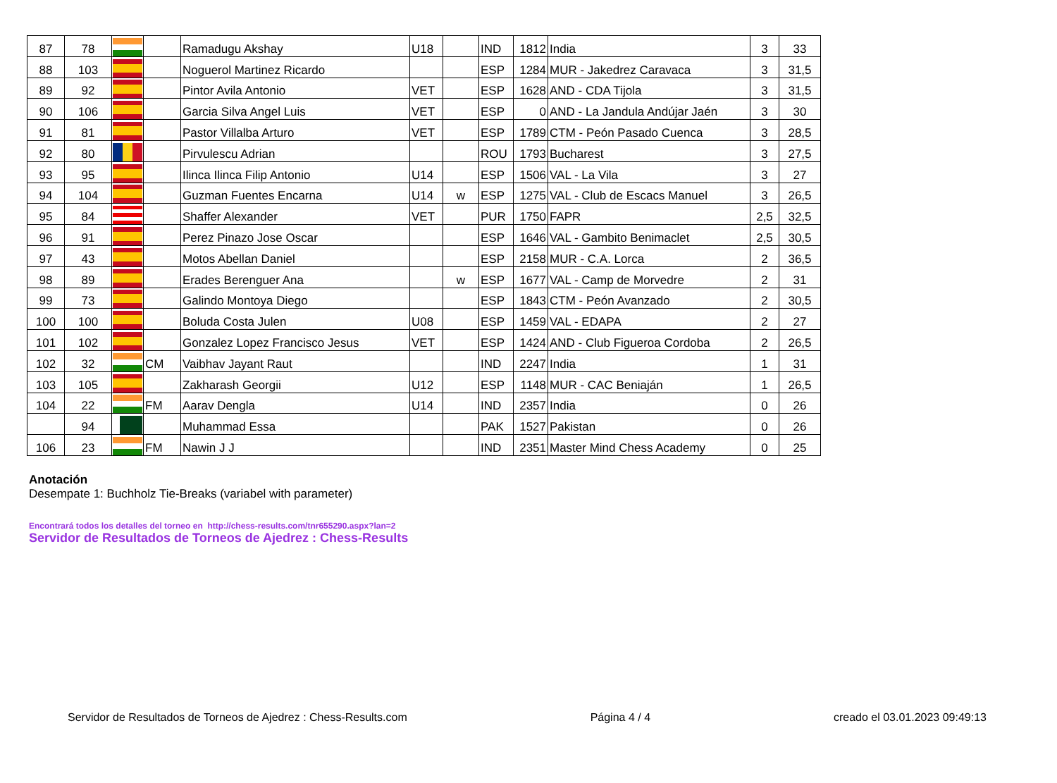| 87 | 78 | | | Ramadugu Akshay | U18 | | IND | 1812 | India | 3 | 33 |
| 88 | 103 | | | Noguerol Martinez Ricardo | | | ESP | 1284 | MUR - Jakedrez Caravaca | 3 | 31,5 |
| 89 | 92 | | | Pintor Avila Antonio | VET | | ESP | 1628 | AND - CDA Tijola | 3 | 31,5 |
| 90 | 106 | | | Garcia Silva Angel Luis | VET | | ESP | 0 | AND - La Jandula Andújar Jaén | 3 | 30 |
| 91 | 81 | | | Pastor Villalba Arturo | VET | | ESP | 1789 | CTM - Peón Pasado Cuenca | 3 | 28,5 |
| 92 | 80 | | | Pirvulescu Adrian | | | ROU | 1793 | Bucharest | 3 | 27,5 |
| 93 | 95 | | | Ilinca Ilinca Filip Antonio | U14 | | ESP | 1506 | VAL - La Vila | 3 | 27 |
| 94 | 104 | | | Guzman Fuentes Encarna | U14 | w | ESP | 1275 | VAL - Club de Escacs Manuel | 3 | 26,5 |
| 95 | 84 | | | Shaffer Alexander | VET | | PUR | 1750 | FAPR | 2,5 | 32,5 |
| 96 | 91 | | | Perez Pinazo Jose Oscar | | | ESP | 1646 | VAL - Gambito Benimaclet | 2,5 | 30,5 |
| 97 | 43 | | | Motos Abellan Daniel | | | ESP | 2158 | MUR - C.A. Lorca | 2 | 36,5 |
| 98 | 89 | | | Erades Berenguer Ana | | w | ESP | 1677 | VAL - Camp de Morvedre | 2 | 31 |
| 99 | 73 | | | Galindo Montoya Diego | | | ESP | 1843 | CTM - Peón Avanzado | 2 | 30,5 |
| 100 | 100 | | | Boluda Costa Julen | U08 | | ESP | 1459 | VAL - EDAPA | 2 | 27 |
| 101 | 102 | | | Gonzalez Lopez Francisco Jesus | VET | | ESP | 1424 | AND - Club Figueroa Cordoba | 2 | 26,5 |
| 102 | 32 | | CM | Vaibhav Jayant Raut | | | IND | 2247 | India | 1 | 31 |
| 103 | 105 | | | Zakharash Georgii | U12 | | ESP | 1148 | MUR - CAC Beniaján | 1 | 26,5 |
| 104 | 22 | | FM | Aarav Dengla | U14 | | IND | 2357 | India | 0 | 26 |
| | 94 | | | Muhammad Essa | | | PAK | 1527 | Pakistan | 0 | 26 |
| 106 | 23 | | FM | Nawin J J | | | IND | 2351 | Master Mind Chess Academy | 0 | 25 |
Anotación
Desempate 1: Buchholz Tie-Breaks (variabel with parameter)
Encontrará todos los detalles del torneo en http://chess-results.com/tnr655290.aspx?lan=2
Servidor de Resultados de Torneos de Ajedrez : Chess-Results
Servidor de Resultados de Torneos de Ajedrez : Chess-Results.com Página 4 / 4 creado el 03.01.2023 09:49:13